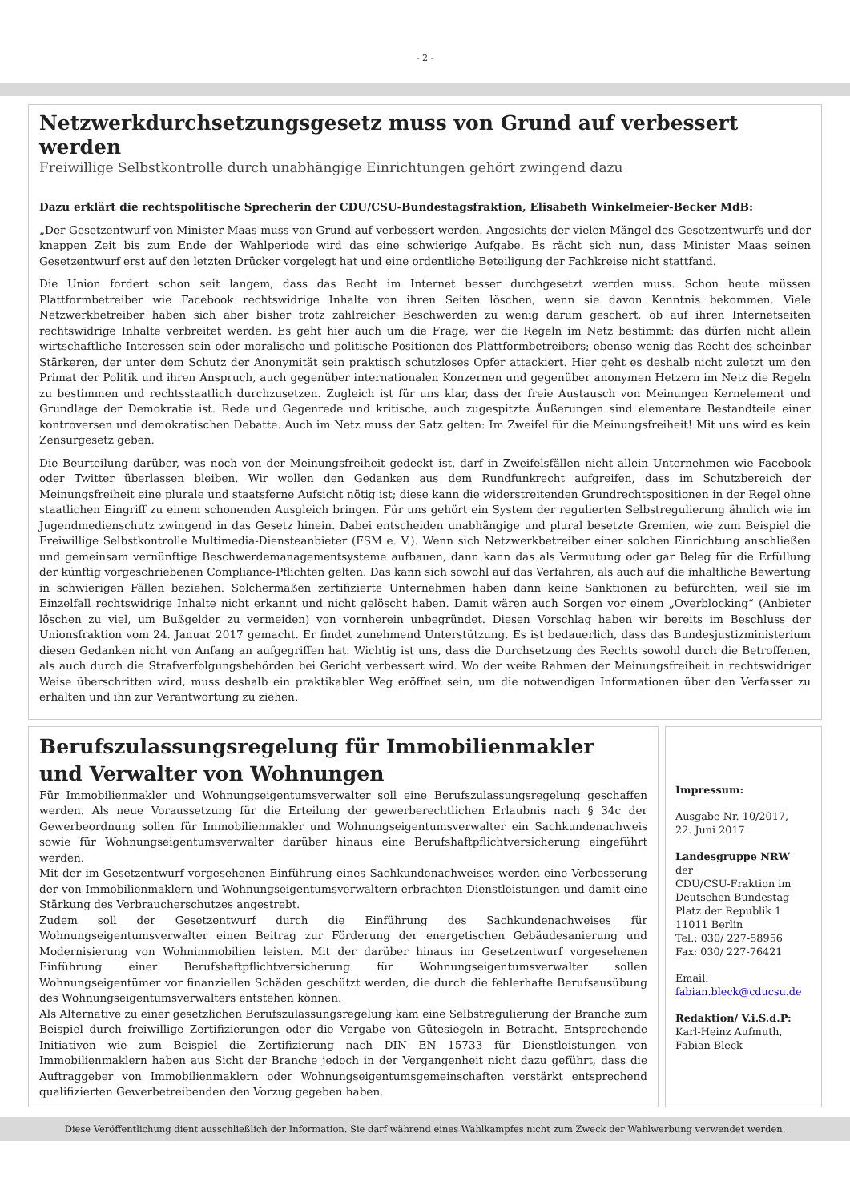- 2 -
Netzwerkdurchsetzungsgesetz muss von Grund auf verbessert werden
Freiwillige Selbstkontrolle durch unabhängige Einrichtungen gehört zwingend dazu
Dazu erklärt die rechtspolitische Sprecherin der CDU/CSU-Bundestagsfraktion, Elisabeth Winkelmeier-Becker MdB:
„Der Gesetzentwurf von Minister Maas muss von Grund auf verbessert werden. Angesichts der vielen Mängel des Gesetzentwurfs und der knappen Zeit bis zum Ende der Wahlperiode wird das eine schwierige Aufgabe. Es rächt sich nun, dass Minister Maas seinen Gesetzentwurf erst auf den letzten Drücker vorgelegt hat und eine ordentliche Beteiligung der Fachkreise nicht stattfand.
Die Union fordert schon seit langem, dass das Recht im Internet besser durchgesetzt werden muss. Schon heute müssen Plattformbetreiber wie Facebook rechtswidrige Inhalte von ihren Seiten löschen, wenn sie davon Kenntnis bekommen. Viele Netzwerkbetreiber haben sich aber bisher trotz zahlreicher Beschwerden zu wenig darum geschert, ob auf ihren Internetseiten rechtswidrige Inhalte verbreitet werden. Es geht hier auch um die Frage, wer die Regeln im Netz bestimmt: das dürfen nicht allein wirtschaftliche Interessen sein oder moralische und politische Positionen des Plattformbetreibers; ebenso wenig das Recht des scheinbar Stärkeren, der unter dem Schutz der Anonymität sein praktisch schutzloses Opfer attackiert. Hier geht es deshalb nicht zuletzt um den Primat der Politik und ihren Anspruch, auch gegenüber internationalen Konzernen und gegenüber anonymen Hetzern im Netz die Regeln zu bestimmen und rechtsstaatlich durchzusetzen. Zugleich ist für uns klar, dass der freie Austausch von Meinungen Kernelement und Grundlage der Demokratie ist. Rede und Gegenrede und kritische, auch zugespitzte Äußerungen sind elementare Bestandteile einer kontroversen und demokratischen Debatte. Auch im Netz muss der Satz gelten: Im Zweifel für die Meinungsfreiheit! Mit uns wird es kein Zensurgesetz geben.
Die Beurteilung darüber, was noch von der Meinungsfreiheit gedeckt ist, darf in Zweifelsfällen nicht allein Unternehmen wie Facebook oder Twitter überlassen bleiben. Wir wollen den Gedanken aus dem Rundfunkrecht aufgreifen, dass im Schutzbereich der Meinungsfreiheit eine plurale und staatsferne Aufsicht nötig ist; diese kann die widerstreitenden Grundrechtspositionen in der Regel ohne staatlichen Eingriff zu einem schonenden Ausgleich bringen. Für uns gehört ein System der regulierten Selbstregulierung ähnlich wie im Jugendmedienschutz zwingend in das Gesetz hinein. Dabei entscheiden unabhängige und plural besetzte Gremien, wie zum Beispiel die Freiwillige Selbstkontrolle Multimedia-Diensteanbieter (FSM e. V.). Wenn sich Netzwerkbetreiber einer solchen Einrichtung anschließen und gemeinsam vernünftige Beschwerdemanagementsysteme aufbauen, dann kann das als Vermutung oder gar Beleg für die Erfüllung der künftig vorgeschriebenen Compliance-Pflichten gelten. Das kann sich sowohl auf das Verfahren, als auch auf die inhaltliche Bewertung in schwierigen Fällen beziehen. Solchermaßen zertifizierte Unternehmen haben dann keine Sanktionen zu befürchten, weil sie im Einzelfall rechtswidrige Inhalte nicht erkannt und nicht gelöscht haben. Damit wären auch Sorgen vor einem „Overblocking“ (Anbieter löschen zu viel, um Bußgelder zu vermeiden) von vornherein unbegründet. Diesen Vorschlag haben wir bereits im Beschluss der Unionsfraktion vom 24. Januar 2017 gemacht. Er findet zunehmend Unterstützung. Es ist bedauerlich, dass das Bundesjustizministerium diesen Gedanken nicht von Anfang an aufgegriffen hat. Wichtig ist uns, dass die Durchsetzung des Rechts sowohl durch die Betroffenen, als auch durch die Strafverfolgungsbehörden bei Gericht verbessert wird. Wo der weite Rahmen der Meinungsfreiheit in rechtswidriger Weise überschritten wird, muss deshalb ein praktikabler Weg eröffnet sein, um die notwendigen Informationen über den Verfasser zu erhalten und ihn zur Verantwortung zu ziehen.
Berufszulassungsregelung für Immobilienmakler
und Verwalter von Wohnungen
Für Immobilienmakler und Wohnungseigentumsverwalter soll eine Berufszulassungsregelung geschaffen werden. Als neue Voraussetzung für die Erteilung der gewerberechtlichen Erlaubnis nach § 34c der Gewerbeordnung sollen für Immobilienmakler und Wohnungseigentumsverwalter ein Sachkundenachweis sowie für Wohnungseigentumsverwalter darüber hinaus eine Berufshaftpflichtversicherung eingeführt werden.
Mit der im Gesetzentwurf vorgesehenen Einführung eines Sachkundenachweises werden eine Verbesserung der von Immobilienmaklern und Wohnungseigentumsverwaltern erbrachten Dienstleistungen und damit eine Stärkung des Verbraucherschutzes angestrebt.
Zudem soll der Gesetzentwurf durch die Einführung des Sachkundenachweises für Wohnungseigentumsverwalter einen Beitrag zur Förderung der energetischen Gebäudesanierung und Modernisierung von Wohnimmobilien leisten. Mit der darüber hinaus im Gesetzentwurf vorgesehenen Einführung einer Berufshaftpflichtversicherung für Wohnungseigentumsverwalter sollen Wohnungseigentümer vor finanziellen Schäden geschützt werden, die durch die fehlerhafte Berufsausübung des Wohnungseigentumsverwalters entstehen können.
Als Alternative zu einer gesetzlichen Berufszulassungsregelung kam eine Selbstregulierung der Branche zum Beispiel durch freiwillige Zertifizierungen oder die Vergabe von Gütesiegeln in Betracht. Entsprechende Initiativen wie zum Beispiel die Zertifizierung nach DIN EN 15733 für Dienstleistungen von Immobilienmaklern haben aus Sicht der Branche jedoch in der Vergangenheit nicht dazu geführt, dass die Auftraggeber von Immobilienmaklern oder Wohnungseigentumsgemeinschaften verstärkt entsprechend qualifizierten Gewerbetreibenden den Vorzug gegeben haben.
Impressum:
Ausgabe Nr. 10/2017,
22. Juni 2017
Landesgruppe NRW
der
CDU/CSU-Fraktion im Deutschen Bundestag
Platz der Republik 1
11011 Berlin
Tel.: 030/ 227-58956
Fax: 030/ 227-76421
Email:
fabian.bleck@cducsu.de
Redaktion/ V.i.S.d.P:
Karl-Heinz Aufmuth,
Fabian Bleck
Diese Veröffentlichung dient ausschließlich der Information. Sie darf während eines Wahlkampfes nicht zum Zweck der Wahlwerbung verwendet werden.